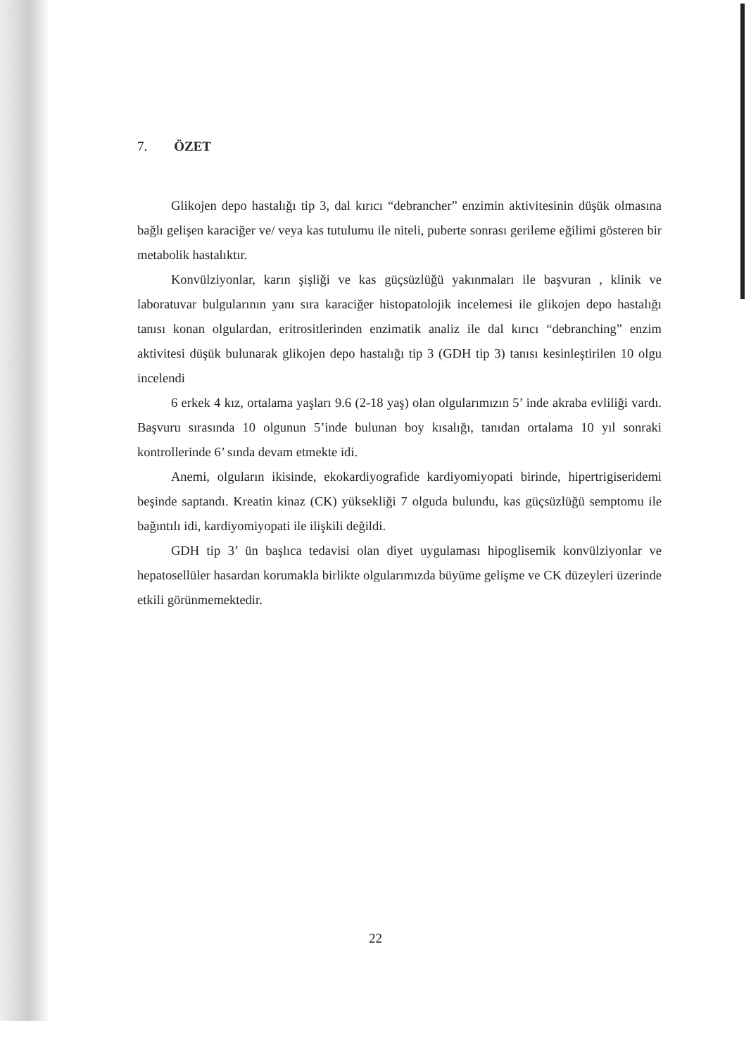7. ÖZET
Glikojen depo hastalığı tip 3, dal kırıcı “debrancher” enzimin aktivitesinin düşük olmasına bağlı gelişen karaciğer ve/ veya kas tutulumu ile niteli, puberte sonrası gerileme eğilimi gösteren bir metabolik hastalıktır.
Konvülziyonlar, karın şişliği ve kas güçsüzlüğü yakınmaları ile başvuran , klinik ve laboratuvar bulgularının yanı sıra karaciğer histopatolojik incelemesi ile glikojen depo hastalığı tanısı konan olgulardan, eritrositlerinden enzimatik analiz ile dal kırıcı “debranching” enzim aktivitesi düşük bulunarak glikojen depo hastalığı tip 3 (GDH tip 3) tanısı kesinleştirilen 10 olgu incelendi
6 erkek 4 kız, ortalama yaşları 9.6 (2-18 yaş) olan olgularımızın 5’ inde akraba evliliği vardı. Başvuru sırasında 10 olgunun 5’inde bulunan boy kısalığı, tanıdan ortalama 10 yıl sonraki kontrollerinde 6’ sında devam etmekte idi.
Anemi, olguların ikisinde, ekokardiyografide kardiyomiyopati birinde, hipertrigiseridemi beşinde saptandı. Kreatin kinaz (CK) yüksekliği 7 olguda bulundu, kas güçsüzlüğü semptomu ile bağıntılı idi, kardiyomiyopati ile ilişkili değildi.
GDH tip 3’ ün başlıca tedavisi olan diyet uygulaması hipoglisemik konvülziyonlar ve hepatosellüler hasardan korumakla birlikte olgularımızda büyüme gelişme ve CK düzeyleri üzerinde etkili görünmemektedir.
22